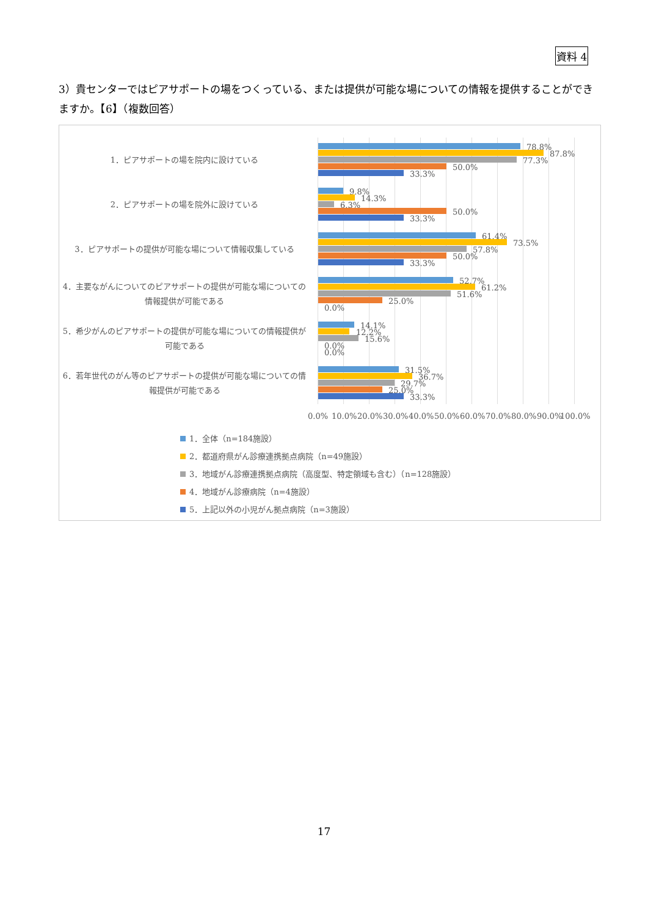資料 4
3）貴センターではピアサポートの場をつくっている、または提供が可能な場についての情報を提供することができますか。【6】（複数回答）
1．ピアサポートの場を院内に設けている
2．ピアサポートの場を院外に設けている
3．ピアサポートの提供が可能な場について情報収集している
4．主要ながんについてのピアサポートの提供が可能な場についての情報提供が可能である
5．希少がんのピアサポートの提供が可能な場についての情報提供が可能である
6．若年世代のがん等のピアサポートの提供が可能な場についての情報提供が可能である
78.8%
87.8%
77.3%
50.0%
33.3%
9.8%
14.3%
6.3%
50.0%
33.3%
61.4%
73.5%
57.8%
50.0%
33.3%
52.7%
61.2%
51.6%
25.0%
0.0%
14.1%
12.2%
15.6%
0.0%
0.0%
31.5%
36.7%
29.7%
25.0%
33.3%
0.0% 10.0% 20.0% 30.0% 40.0% 50.0% 60.0% 70.0% 80.0% 90.0% 100.0%
1．全体（n=184施設）
2．都道府県がん診療連携拠点病院（n=49施設）
3．地域がん診療連携拠点病院（高度型、特定領域も含む）（n=128施設）
4．地域がん診療病院（n=4施設）
5．上記以外の小児がん拠点病院（n=3施設）
17